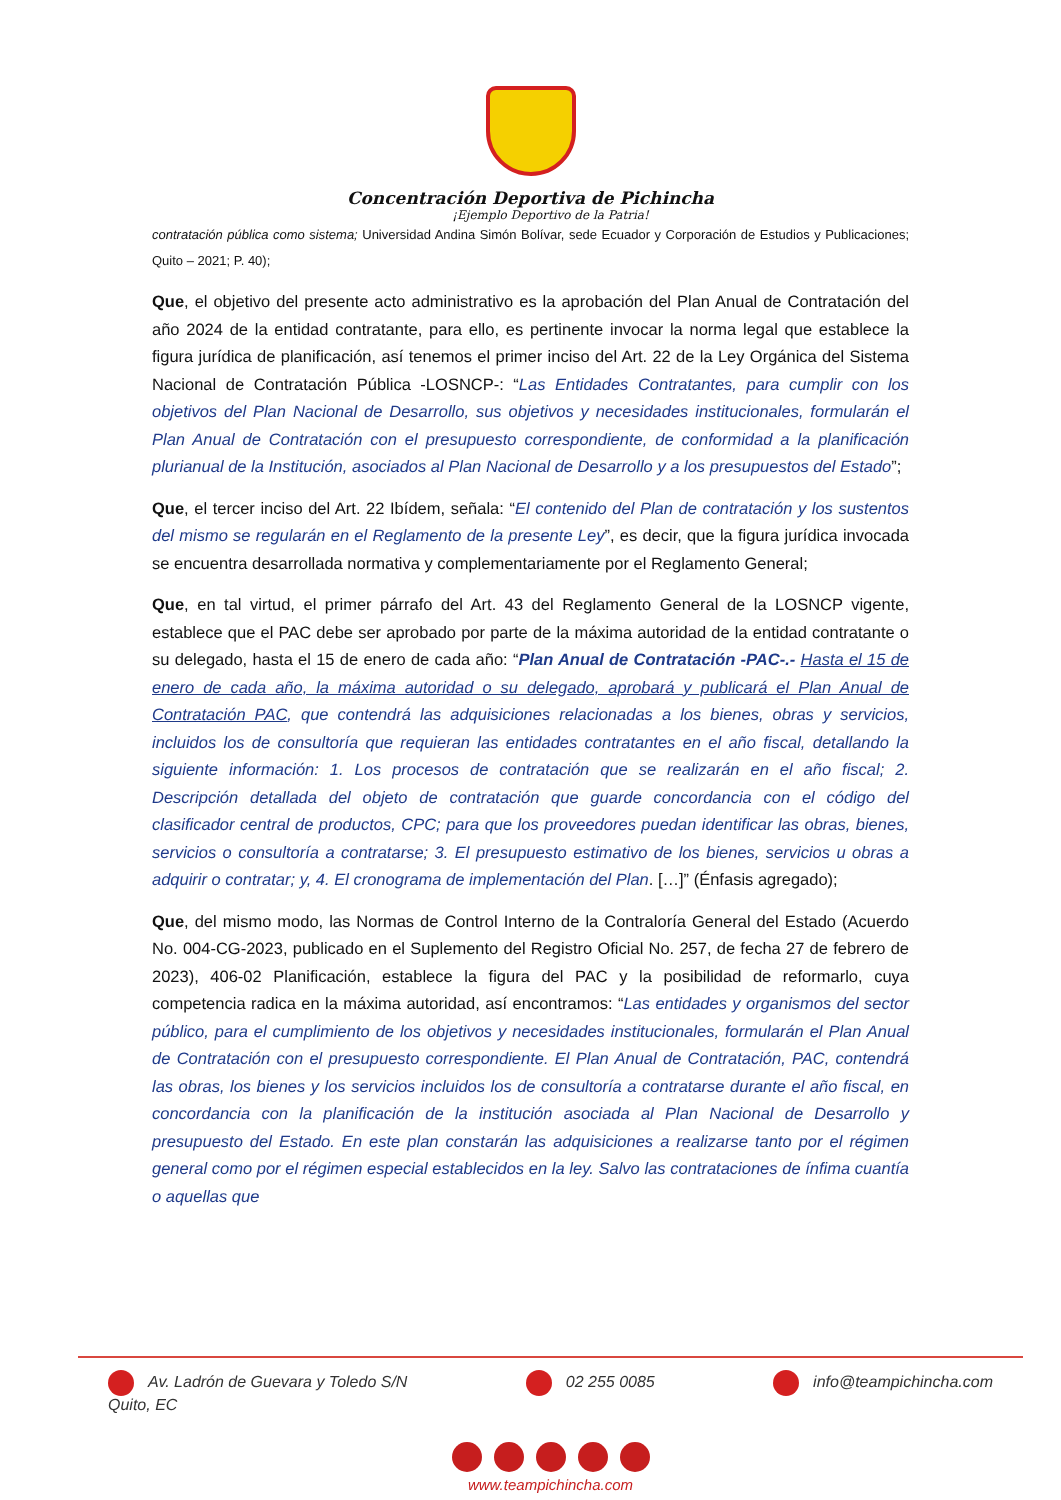Concentración Deportiva de Pichincha
¡Ejemplo Deportivo de la Patria!
contratación pública como sistema; Universidad Andina Simón Bolívar, sede Ecuador y Corporación de Estudios y Publicaciones; Quito – 2021; P. 40);
Que, el objetivo del presente acto administrativo es la aprobación del Plan Anual de Contratación del año 2024 de la entidad contratante, para ello, es pertinente invocar la norma legal que establece la figura jurídica de planificación, así tenemos el primer inciso del Art. 22 de la Ley Orgánica del Sistema Nacional de Contratación Pública -LOSNCP-: “Las Entidades Contratantes, para cumplir con los objetivos del Plan Nacional de Desarrollo, sus objetivos y necesidades institucionales, formularán el Plan Anual de Contratación con el presupuesto correspondiente, de conformidad a la planificación plurianual de la Institución, asociados al Plan Nacional de Desarrollo y a los presupuestos del Estado”;
Que, el tercer inciso del Art. 22 Ibídem, señala: “El contenido del Plan de contratación y los sustentos del mismo se regularán en el Reglamento de la presente Ley”, es decir, que la figura jurídica invocada se encuentra desarrollada normativa y complementariamente por el Reglamento General;
Que, en tal virtud, el primer párrafo del Art. 43 del Reglamento General de la LOSNCP vigente, establece que el PAC debe ser aprobado por parte de la máxima autoridad de la entidad contratante o su delegado, hasta el 15 de enero de cada año: “Plan Anual de Contratación -PAC-.- Hasta el 15 de enero de cada año, la máxima autoridad o su delegado, aprobará y publicará el Plan Anual de Contratación PAC, que contendrá las adquisiciones relacionadas a los bienes, obras y servicios, incluidos los de consultoría que requieran las entidades contratantes en el año fiscal, detallando la siguiente información: 1. Los procesos de contratación que se realizarán en el año fiscal; 2. Descripción detallada del objeto de contratación que guarde concordancia con el código del clasificador central de productos, CPC; para que los proveedores puedan identificar las obras, bienes, servicios o consultoría a contratarse; 3. El presupuesto estimativo de los bienes, servicios u obras a adquirir o contratar; y, 4. El cronograma de implementación del Plan. […]” (Énfasis agregado);
Que, del mismo modo, las Normas de Control Interno de la Contraloría General del Estado (Acuerdo No. 004-CG-2023, publicado en el Suplemento del Registro Oficial No. 257, de fecha 27 de febrero de 2023), 406-02 Planificación, establece la figura del PAC y la posibilidad de reformarlo, cuya competencia radica en la máxima autoridad, así encontramos: “Las entidades y organismos del sector público, para el cumplimiento de los objetivos y necesidades institucionales, formularán el Plan Anual de Contratación con el presupuesto correspondiente. El Plan Anual de Contratación, PAC, contendrá las obras, los bienes y los servicios incluidos los de consultoría a contratarse durante el año fiscal, en concordancia con la planificación de la institución asociada al Plan Nacional de Desarrollo y presupuesto del Estado. En este plan constarán las adquisiciones a realizarse tanto por el régimen general como por el régimen especial establecidos en la ley. Salvo las contrataciones de ínfima cuantía o aquellas que
Av. Ladrón de Guevara y Toledo S/N
Quito, EC
02 255 0085 info@teampichincha.com
www.teampichincha.com